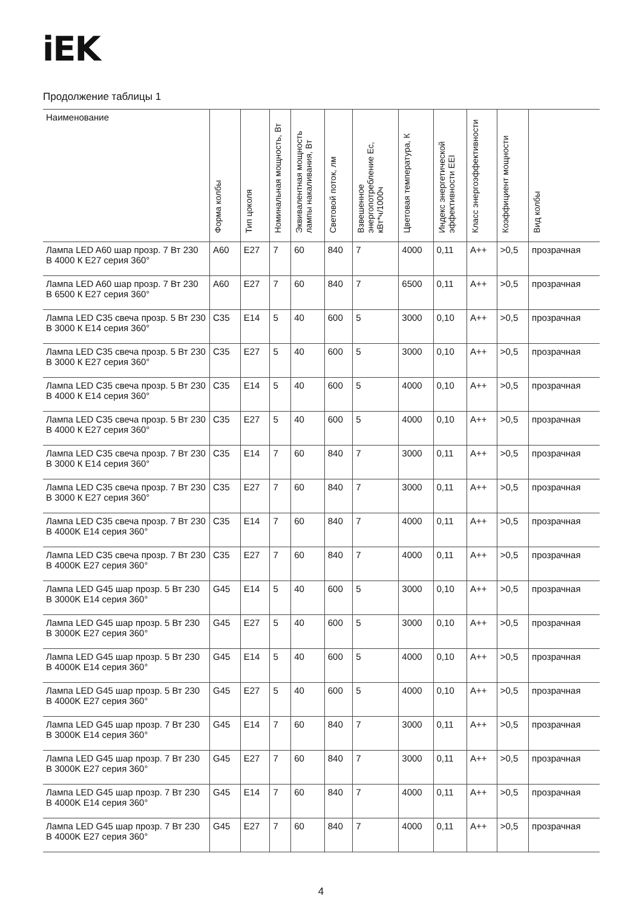iEK
Продолжение таблицы 1
| Наименование | Форма колбы | Тип цоколя | Номинальная мощность, Вт | Эквивалентная мощность лампы накаливания, Вт | Световой поток, лм | Взвешенное энергопотребление Ec, кВт*ч/1000ч | Цветовая температура, К | Индекс энергетической эффективности EEI | Класс энергоэффективности | Коэффициент мощности | Вид колбы |
| --- | --- | --- | --- | --- | --- | --- | --- | --- | --- | --- | --- |
| Лампа LED A60 шар прозр. 7 Вт 230 В 4000 К E27 серия 360° | A60 | E27 | 7 | 60 | 840 | 7 | 4000 | 0,11 | A++ | >0,5 | прозрачная |
| Лампа LED A60 шар прозр. 7 Вт 230 В 6500 К E27 серия 360° | A60 | E27 | 7 | 60 | 840 | 7 | 6500 | 0,11 | A++ | >0,5 | прозрачная |
| Лампа LED C35 свеча прозр. 5 Вт 230 В 3000 К E14 серия 360° | C35 | E14 | 5 | 40 | 600 | 5 | 3000 | 0,10 | A++ | >0,5 | прозрачная |
| Лампа LED C35 свеча прозр. 5 Вт 230 В 3000 К E27 серия 360° | C35 | E27 | 5 | 40 | 600 | 5 | 3000 | 0,10 | A++ | >0,5 | прозрачная |
| Лампа LED C35 свеча прозр. 5 Вт 230 В 4000 К E14 серия 360° | C35 | E14 | 5 | 40 | 600 | 5 | 4000 | 0,10 | A++ | >0,5 | прозрачная |
| Лампа LED C35 свеча прозр. 5 Вт 230 В 4000 К E27 серия 360° | C35 | E27 | 5 | 40 | 600 | 5 | 4000 | 0,10 | A++ | >0,5 | прозрачная |
| Лампа LED C35 свеча прозр. 7 Вт 230 В 3000 К E14 серия 360° | C35 | E14 | 7 | 60 | 840 | 7 | 3000 | 0,11 | A++ | >0,5 | прозрачная |
| Лампа LED C35 свеча прозр. 7 Вт 230 В 3000 К E27 серия 360° | C35 | E27 | 7 | 60 | 840 | 7 | 3000 | 0,11 | A++ | >0,5 | прозрачная |
| Лампа LED C35 свеча прозр. 7 Вт 230 В 4000K E14 серия 360° | C35 | E14 | 7 | 60 | 840 | 7 | 4000 | 0,11 | A++ | >0,5 | прозрачная |
| Лампа LED C35 свеча прозр. 7 Вт 230 В 4000K E27 серия 360° | C35 | E27 | 7 | 60 | 840 | 7 | 4000 | 0,11 | A++ | >0,5 | прозрачная |
| Лампа LED G45 шар прозр. 5 Вт 230 В 3000K E14 серия 360° | G45 | E14 | 5 | 40 | 600 | 5 | 3000 | 0,10 | A++ | >0,5 | прозрачная |
| Лампа LED G45 шар прозр. 5 Вт 230 В 3000K E27 серия 360° | G45 | E27 | 5 | 40 | 600 | 5 | 3000 | 0,10 | A++ | >0,5 | прозрачная |
| Лампа LED G45 шар прозр. 5 Вт 230 В 4000K E14 серия 360° | G45 | E14 | 5 | 40 | 600 | 5 | 4000 | 0,10 | A++ | >0,5 | прозрачная |
| Лампа LED G45 шар прозр. 5 Вт 230 В 4000K E27 серия 360° | G45 | E27 | 5 | 40 | 600 | 5 | 4000 | 0,10 | A++ | >0,5 | прозрачная |
| Лампа LED G45 шар прозр. 7 Вт 230 В 3000K E14 серия 360° | G45 | E14 | 7 | 60 | 840 | 7 | 3000 | 0,11 | A++ | >0,5 | прозрачная |
| Лампа LED G45 шар прозр. 7 Вт 230 В 3000K E27 серия 360° | G45 | E27 | 7 | 60 | 840 | 7 | 3000 | 0,11 | A++ | >0,5 | прозрачная |
| Лампа LED G45 шар прозр. 7 Вт 230 В 4000K E14 серия 360° | G45 | E14 | 7 | 60 | 840 | 7 | 4000 | 0,11 | A++ | >0,5 | прозрачная |
| Лампа LED G45 шар прозр. 7 Вт 230 В 4000K E27 серия 360° | G45 | E27 | 7 | 60 | 840 | 7 | 4000 | 0,11 | A++ | >0,5 | прозрачная |
4